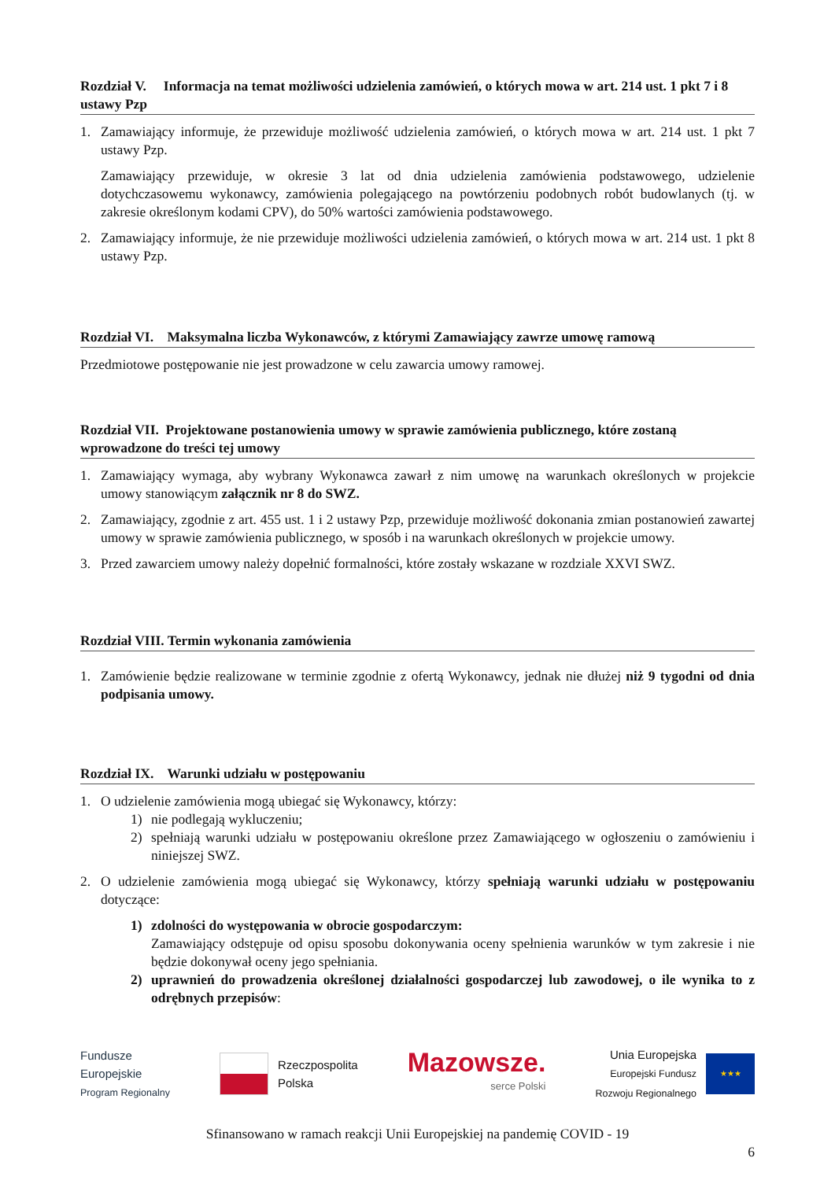Rozdział V. Informacja na temat możliwości udzielenia zamówień, o których mowa w art. 214 ust. 1 pkt 7 i 8 ustawy Pzp
1. Zamawiający informuje, że przewiduje możliwość udzielenia zamówień, o których mowa w art. 214 ust. 1 pkt 7 ustawy Pzp.
Zamawiający przewiduje, w okresie 3 lat od dnia udzielenia zamówienia podstawowego, udzielenie dotychczasowemu wykonawcy, zamówienia polegającego na powtórzeniu podobnych robót budowlanych (tj. w zakresie określonym kodami CPV), do 50% wartości zamówienia podstawowego.
2. Zamawiający informuje, że nie przewiduje możliwości udzielenia zamówień, o których mowa w art. 214 ust. 1 pkt 8 ustawy Pzp.
Rozdział VI. Maksymalna liczba Wykonawców, z którymi Zamawiający zawrze umowę ramową
Przedmiotowe postępowanie nie jest prowadzone w celu zawarcia umowy ramowej.
Rozdział VII. Projektowane postanowienia umowy w sprawie zamówienia publicznego, które zostaną wprowadzone do treści tej umowy
1. Zamawiający wymaga, aby wybrany Wykonawca zawarł z nim umowę na warunkach określonych w projekcie umowy stanowiącym załącznik nr 8 do SWZ.
2. Zamawiający, zgodnie z art. 455 ust. 1 i 2 ustawy Pzp, przewiduje możliwość dokonania zmian postanowień zawartej umowy w sprawie zamówienia publicznego, w sposób i na warunkach określonych w projekcie umowy.
3. Przed zawarciem umowy należy dopełnić formalności, które zostały wskazane w rozdziale XXVI SWZ.
Rozdział VIII. Termin wykonania zamówienia
1. Zamówienie będzie realizowane w terminie zgodnie z ofertą Wykonawcy, jednak nie dłużej niż 9 tygodni od dnia podpisania umowy.
Rozdział IX. Warunki udziału w postępowaniu
1. O udzielenie zamówienia mogą ubiegać się Wykonawcy, którzy:
1) nie podlegają wykluczeniu;
2) spełniają warunki udziału w postępowaniu określone przez Zamawiającego w ogłoszeniu o zamówieniu i niniejszej SWZ.
2. O udzielenie zamówienia mogą ubiegać się Wykonawcy, którzy spełniają warunki udziału w postępowaniu dotyczące:
1) zdolności do występowania w obrocie gospodarczym:
Zamawiający odstępuje od opisu sposobu dokonywania oceny spełnienia warunków w tym zakresie i nie będzie dokonywał oceny jego spełniania.
2) uprawnień do prowadzenia określonej działalności gospodarczej lub zawodowej, o ile wynika to z odrębnych przepisów:
Fundusze
Europejskie
Program Regionalny
Rzeczpospolita
Polska
Mazowsze.
serce Polski
Unia Europejska
Europejski Fundusz
Rozwoju Regionalnego
★★★
Sfinansowano w ramach reakcji Unii Europejskiej na pandemię COVID - 19
6